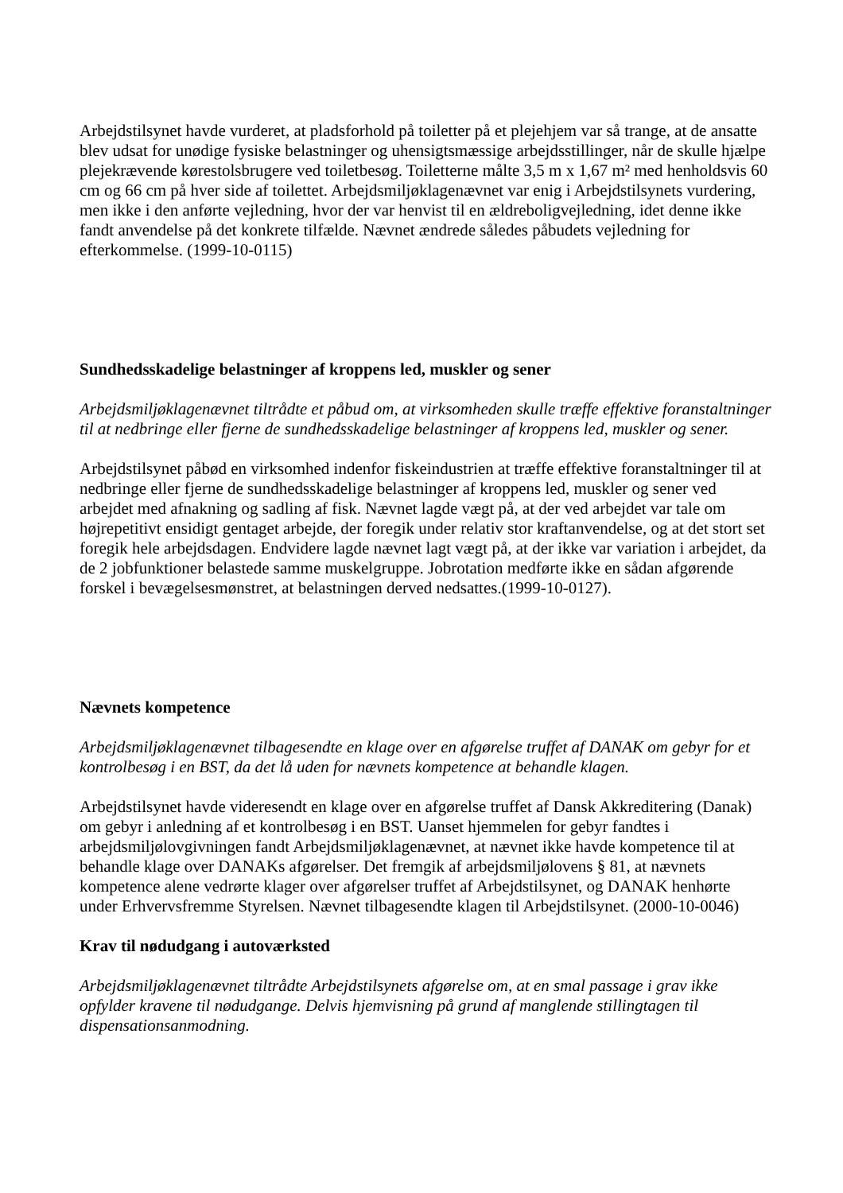Arbejdstilsynet havde vurderet, at pladsforhold på toiletter på et plejehjem var så trange, at de ansatte blev udsat for unødige fysiske belastninger og uhensigtsmæssige arbejdsstillinger, når de skulle hjælpe plejekrævende kørestolsbrugere ved toiletbesøg. Toiletterne målte 3,5 m x 1,67 m² med henholdsvis 60 cm og 66 cm på hver side af toilettet. Arbejdsmiljøklagenævnet var enig i Arbejdstilsynets vurdering, men ikke i den anførte vejledning, hvor der var henvist til en ældreboligvejledning, idet denne ikke fandt anvendelse på det konkrete tilfælde. Nævnet ændrede således påbudets vejledning for efterkommelse. (1999-10-0115)
Sundhedsskadelige belastninger af kroppens led, muskler og sener
Arbejdsmiljøklagenævnet tiltrådte et påbud om, at virksomheden skulle træffe effektive foranstaltninger til at nedbringe eller fjerne de sundhedsskadelige belastninger af kroppens led, muskler og sener.
Arbejdstilsynet påbød en virksomhed indenfor fiskeindustrien at træffe effektive foranstaltninger til at nedbringe eller fjerne de sundhedsskadelige belastninger af kroppens led, muskler og sener ved arbejdet med afnakning og sadling af fisk. Nævnet lagde vægt på, at der ved arbejdet var tale om højrepetitivt ensidigt gentaget arbejde, der foregik under relativ stor kraftanvendelse, og at det stort set foregik hele arbejdsdagen. Endvidere lagde nævnet lagt vægt på, at der ikke var variation i arbejdet, da de 2 jobfunktioner belastede samme muskelgruppe. Jobrotation medførte ikke en sådan afgørende forskel i bevægelsesmønstret, at belastningen derved nedsattes.(1999-10-0127).
Nævnets kompetence
Arbejdsmiljøklagenævnet tilbagesendte en klage over en afgørelse truffet af DANAK om gebyr for et kontrolbesøg i en BST, da det lå uden for nævnets kompetence at behandle klagen.
Arbejdstilsynet havde videresendt en klage over en afgørelse truffet af Dansk Akkreditering (Danak) om gebyr i anledning af et kontrolbesøg i en BST. Uanset hjemmelen for gebyr fandtes i arbejdsmiljølovgivningen fandt Arbejdsmiljøklagenævnet, at nævnet ikke havde kompetence til at behandle klage over DANAKs afgørelser. Det fremgik af arbejdsmiljølovens § 81, at nævnets kompetence alene vedrørte klager over afgørelser truffet af Arbejdstilsynet, og DANAK henhørte under Erhvervsfremme Styrelsen. Nævnet tilbagesendte klagen til Arbejdstilsynet. (2000-10-0046)
Krav til nødudgang i autoværksted
Arbejdsmiljøklagenævnet tiltrådte Arbejdstilsynets afgørelse om, at en smal passage i grav ikke opfylder kravene til nødudgange. Delvis hjemvisning på grund af manglende stillingtagen til dispensationsanmodning.